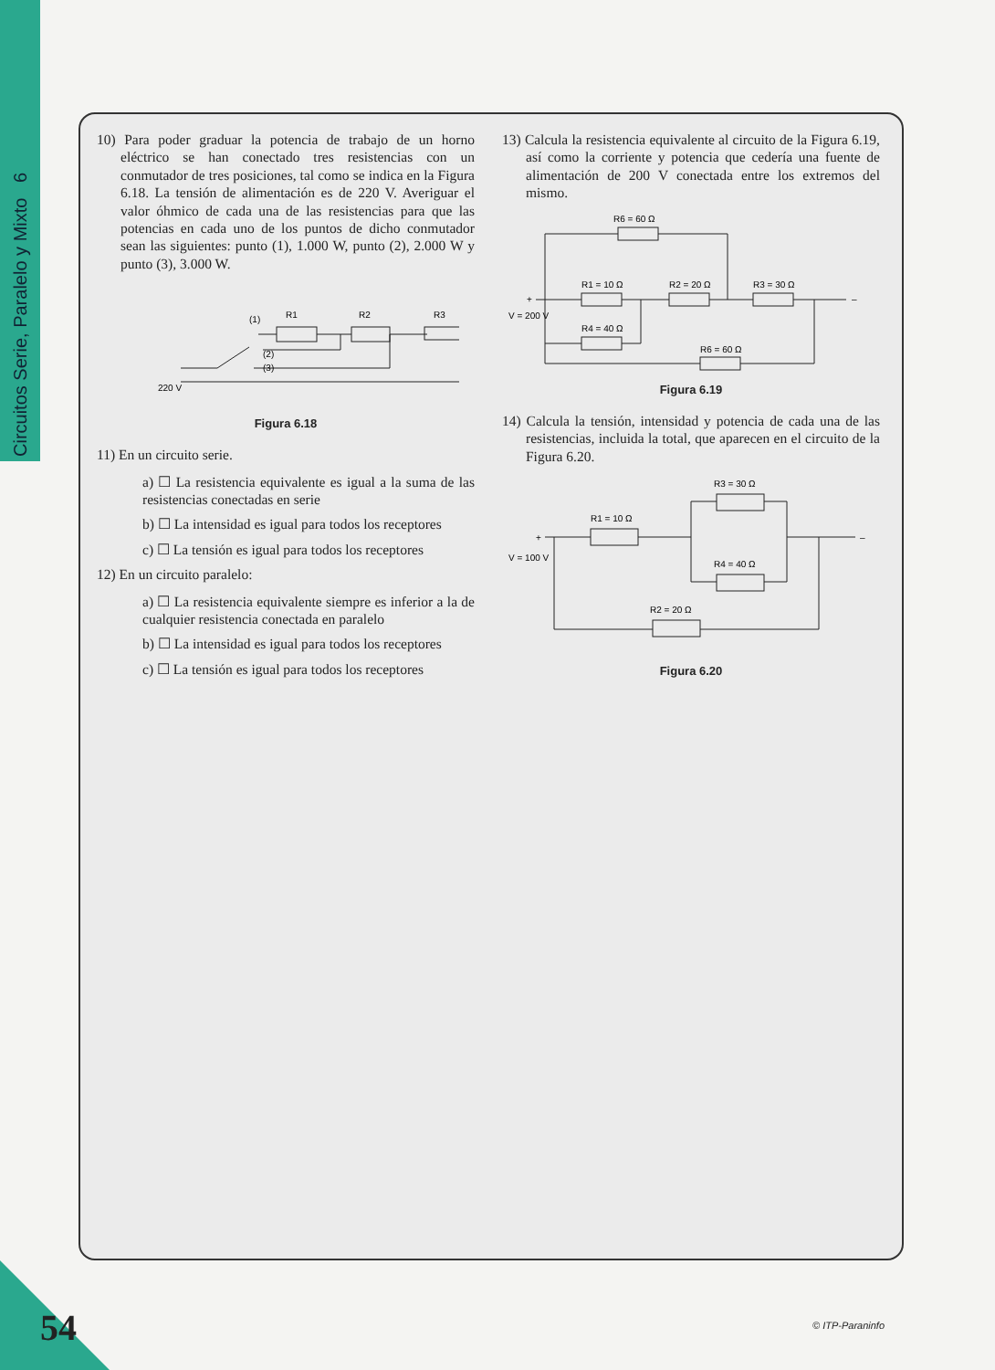Circuitos Serie, Paralelo y Mixto 6
10) Para poder graduar la potencia de trabajo de un horno eléctrico se han conectado tres resistencias con un conmutador de tres posiciones, tal como se indica en la Figura 6.18. La tensión de alimentación es de 220 V. Averiguar el valor óhmico de cada una de las resistencias para que las potencias en cada uno de los puntos de dicho conmutador sean las siguientes: punto (1), 1.000 W, punto (2), 2.000 W y punto (3), 3.000 W.
R1
R2
R3
(1)
(2)
(3)
220 V
Figura 6.18
11) En un circuito serie.
a) ☐ La resistencia equivalente es igual a la suma de las resistencias conectadas en serie
b) ☐ La intensidad es igual para todos los receptores
c) ☐ La tensión es igual para todos los receptores
12) En un circuito paralelo:
a) ☐ La resistencia equivalente siempre es inferior a la de cualquier resistencia conectada en paralelo
b) ☐ La intensidad es igual para todos los receptores
c) ☐ La tensión es igual para todos los receptores
13) Calcula la resistencia equivalente al circuito de la Figura 6.19, así como la corriente y potencia que cedería una fuente de alimentación de 200 V conectada entre los extremos del mismo.
R6 = 60 Ω
R1 = 10 Ω
R2 = 20 Ω
R3 = 30 Ω
R4 = 40 Ω
R6 = 60 Ω
+
–
V = 200 V
Figura 6.19
14) Calcula la tensión, intensidad y potencia de cada una de las resistencias, incluida la total, que aparecen en el circuito de la Figura 6.20.
R3 = 30 Ω
R1 = 10 Ω
R4 = 40 Ω
R2 = 20 Ω
+
–
V = 100 V
Figura 6.20
54 © ITP-Paraninfo